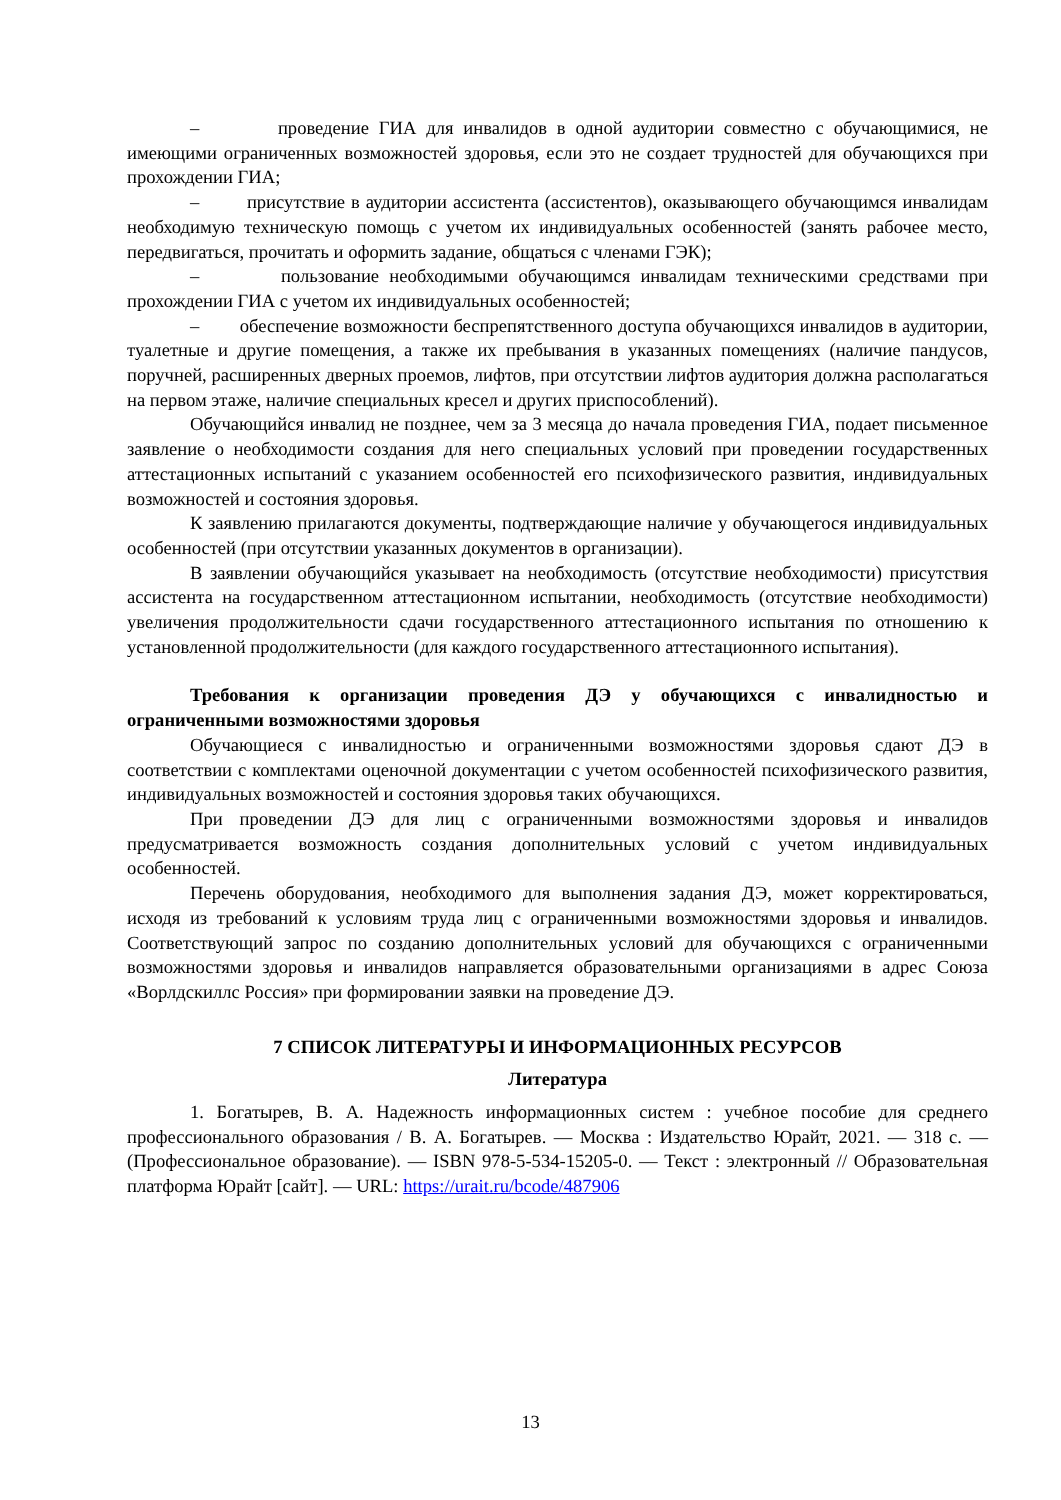– проведение ГИА для инвалидов в одной аудитории совместно с обучающимися, не имеющими ограниченных возможностей здоровья, если это не создает трудностей для обучающихся при прохождении ГИА;
– присутствие в аудитории ассистента (ассистентов), оказывающего обучающимся инвалидам необходимую техническую помощь с учетом их индивидуальных особенностей (занять рабочее место, передвигаться, прочитать и оформить задание, общаться с членами ГЭК);
– пользование необходимыми обучающимся инвалидам техническими средствами при прохождении ГИА с учетом их индивидуальных особенностей;
– обеспечение возможности беспрепятственного доступа обучающихся инвалидов в аудитории, туалетные и другие помещения, а также их пребывания в указанных помещениях (наличие пандусов, поручней, расширенных дверных проемов, лифтов, при отсутствии лифтов аудитория должна располагаться на первом этаже, наличие специальных кресел и других приспособлений).
Обучающийся инвалид не позднее, чем за 3 месяца до начала проведения ГИА, подает письменное заявление о необходимости создания для него специальных условий при проведении государственных аттестационных испытаний с указанием особенностей его психофизического развития, индивидуальных возможностей и состояния здоровья.
К заявлению прилагаются документы, подтверждающие наличие у обучающегося индивидуальных особенностей (при отсутствии указанных документов в организации).
В заявлении обучающийся указывает на необходимость (отсутствие необходимости) присутствия ассистента на государственном аттестационном испытании, необходимость (отсутствие необходимости) увеличения продолжительности сдачи государственного аттестационного испытания по отношению к установленной продолжительности (для каждого государственного аттестационного испытания).
Требования к организации проведения ДЭ у обучающихся с инвалидностью и ограниченными возможностями здоровья
Обучающиеся с инвалидностью и ограниченными возможностями здоровья сдают ДЭ в соответствии с комплектами оценочной документации с учетом особенностей психофизического развития, индивидуальных возможностей и состояния здоровья таких обучающихся.
При проведении ДЭ для лиц с ограниченными возможностями здоровья и инвалидов предусматривается возможность создания дополнительных условий с учетом индивидуальных особенностей.
Перечень оборудования, необходимого для выполнения задания ДЭ, может корректироваться, исходя из требований к условиям труда лиц с ограниченными возможностями здоровья и инвалидов. Соответствующий запрос по созданию дополнительных условий для обучающихся с ограниченными возможностями здоровья и инвалидов направляется образовательными организациями в адрес Союза «Ворлдскиллс Россия» при формировании заявки на проведение ДЭ.
7 СПИСОК ЛИТЕРАТУРЫ И ИНФОРМАЦИОННЫХ РЕСУРСОВ
Литература
1. Богатырев, В. А. Надежность информационных систем : учебное пособие для среднего профессионального образования / В. А. Богатырев. — Москва : Издательство Юрайт, 2021. — 318 с. — (Профессиональное образование). — ISBN 978-5-534-15205-0. — Текст : электронный // Образовательная платформа Юрайт [сайт]. — URL: https://urait.ru/bcode/487906
13